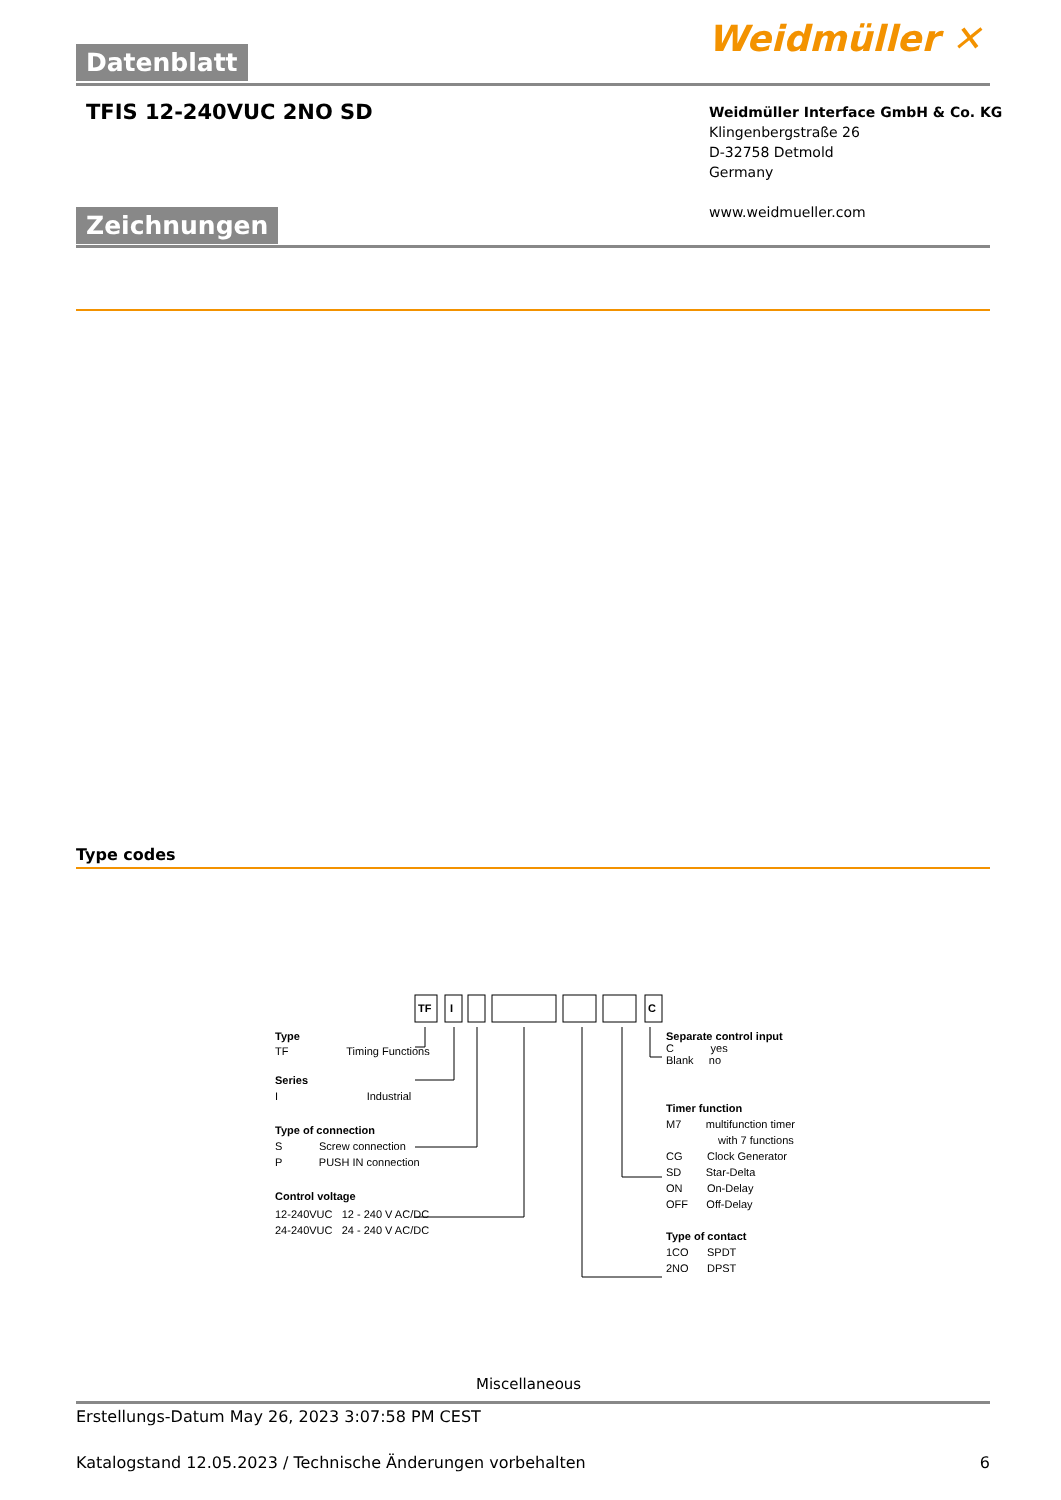Datenblatt Weidmüller ✕
TFIS 12-240VUC 2NO SD
Weidmüller Interface GmbH & Co. KG
Klingenbergstraße 26
D-32758 Detmold
Germany
www.weidmueller.com
Zeichnungen
Type codes
Type
TF Timing Functions
Series
I Industrial
Type of connection
S Screw connection
P PUSH IN connection
Control voltage
12-240VUC 12 - 240 V AC/DC
24-240VUC 24 - 240 V AC/DC
Separate control input
C yes
Blank no
Timer function
M7 multifunction timer
with 7 functions
CG Clock Generator
SD Star-Delta
ON On-Delay
OFF Off-Delay
Type of contact
1CO SPDT
2NO DPST
TF I C
Miscellaneous
Erstellungs-Datum May 26, 2023 3:07:58 PM CEST
Katalogstand 12.05.2023 / Technische Änderungen vorbehalten 6